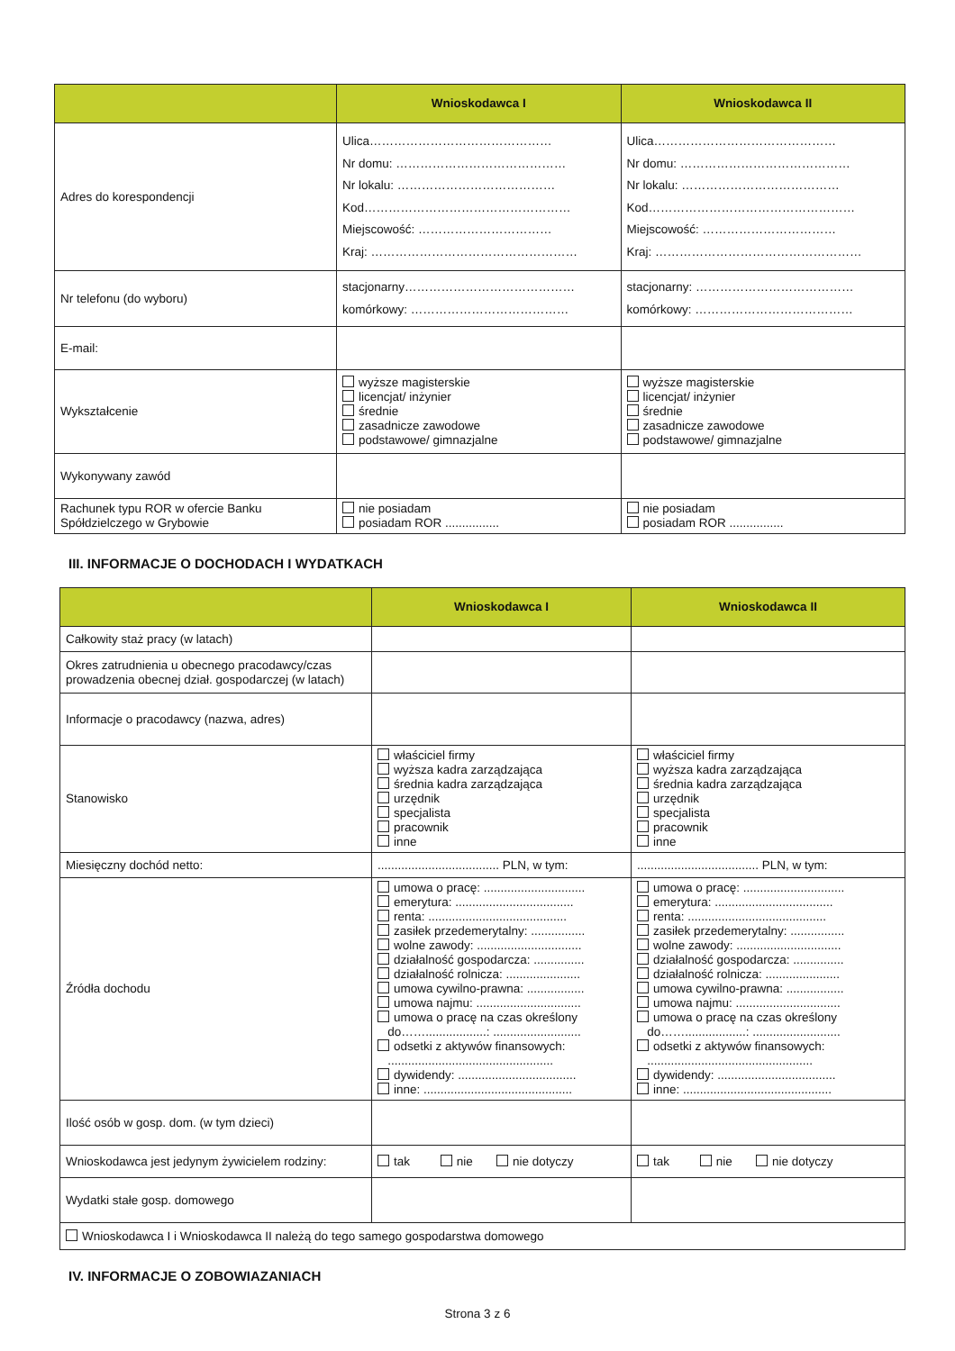| | Wnioskodawca I | Wnioskodawca II |
| --- | --- | --- |
| Adres do korespondencji | Ulica……………………………………… Nr domu: …………………………………… Nr lokalu: ………………………………… Kod…………………………………………… Miejscowość: …………………………… Kraj: …………………………………………… | Ulica……………………………………… Nr domu: …………………………………… Nr lokalu: ………………………………… Kod…………………………………………… Miejscowość: …………………………… Kraj: …………………………………………… |
| Nr telefonu (do wyboru) | stacjonarny…………………………………… komórkowy: ………………………………… | stacjonarny: ………………………………… komórkowy: ………………………………… |
| E-mail: | | |
| Wykształcenie | wyższe magisterskie licencjat/ inżynier średnie zasadnicze zawodowe podstawowe/ gimnazjalne | wyższe magisterskie licencjat/ inżynier średnie zasadnicze zawodowe podstawowe/ gimnazjalne |
| Wykonywany zawód | | |
| Rachunek typu ROR w ofercie Banku Spółdzielczego w Grybowie | nie posiadam posiadam ROR ................ | nie posiadam posiadam ROR ................ |
III. INFORMACJE O DOCHODACH I WYDATKACH
| | Wnioskodawca I | Wnioskodawca II |
| --- | --- | --- |
| Całkowity staż pracy (w latach) | | |
| Okres zatrudnienia u obecnego pracodawcy/czas prowadzenia obecnej dział. gospodarczej (w latach) | | |
| Informacje o pracodawcy (nazwa, adres) | | |
| Stanowisko | właściciel firmy wyższa kadra zarządzająca średnia kadra zarządzająca urzędnik specjalista pracownik inne | właściciel firmy wyższa kadra zarządzająca średnia kadra zarządzająca urzędnik specjalista pracownik inne |
| Miesięczny dochód netto: | .................................... PLN, w tym: | .................................... PLN, w tym: |
| Źródła dochodu | umowa o pracę: .............................. emerytura: ................................... renta: ......................................... zasiłek przedemerytalny: ................ wolne zawody: ............................... działalność gospodarcza: ............... działalność rolnicza: ...................... umowa cywilno-prawna: ................. umowa najmu: ............................... umowa o pracę na czas określony do……..................: .......................... odsetki z aktywów finansowych: ................................................. dywidendy: ................................... inne: ............................................ | umowa o pracę: .............................. emerytura: ................................... renta: ......................................... zasiłek przedemerytalny: ................ wolne zawody: ............................... działalność gospodarcza: ............... działalność rolnicza: ...................... umowa cywilno-prawna: ................. umowa najmu: ............................... umowa o pracę na czas określony do……..................: .......................... odsetki z aktywów finansowych: ................................................. dywidendy: ................................... inne: ............................................ |
| Ilość osób w gosp. dom. (w tym dzieci) | | |
| Wnioskodawca jest jedynym żywicielem rodziny: | tak nie nie dotyczy | tak nie nie dotyczy |
| Wydatki stałe gosp. domowego | | |
| Wnioskodawca I i Wnioskodawca II należą do tego samego gospodarstwa domowego | | |
IV. INFORMACJE O ZOBOWIAZANIACH
Strona 3 z 6